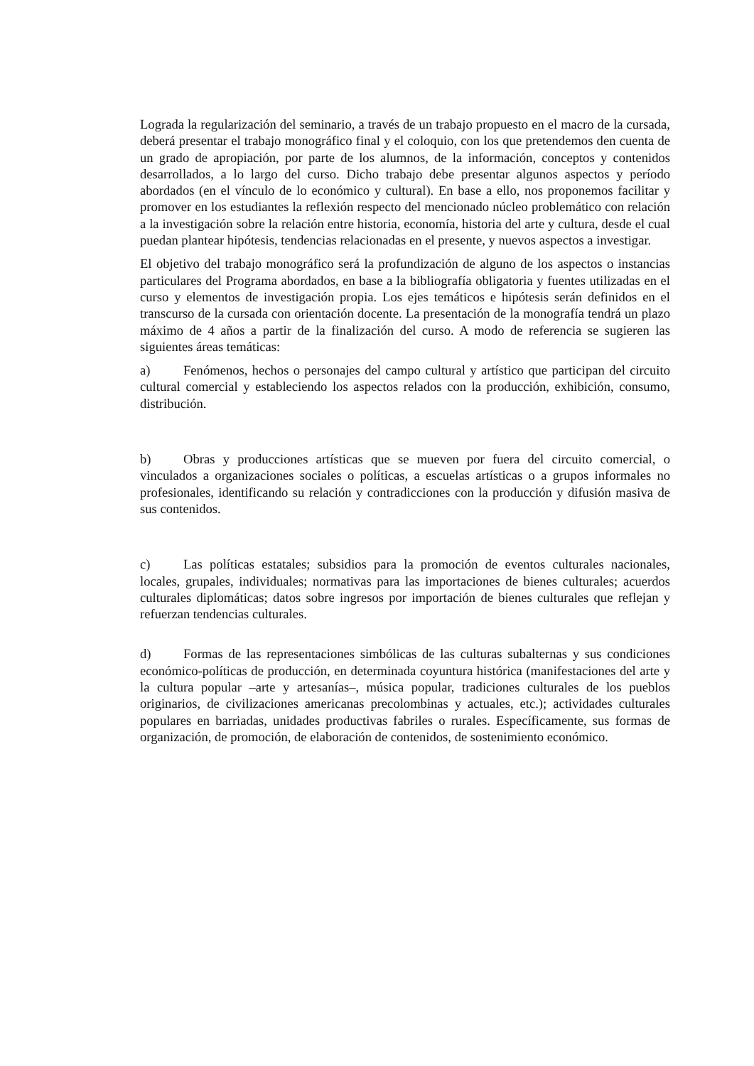Lograda la regularización del seminario, a través de un trabajo propuesto en el macro de la cursada, deberá presentar el trabajo monográfico final y el coloquio, con los que pretendemos den cuenta de un grado de apropiación, por parte de los alumnos, de la información, conceptos y contenidos desarrollados, a lo largo del curso. Dicho trabajo debe presentar algunos aspectos y período abordados (en el vínculo de lo económico y cultural). En base a ello, nos proponemos facilitar y promover en los estudiantes la reflexión respecto del mencionado núcleo problemático con relación a la investigación sobre la relación entre historia, economía, historia del arte y cultura, desde el cual puedan plantear hipótesis, tendencias relacionadas en el presente, y nuevos aspectos a investigar.
El objetivo del trabajo monográfico será la profundización de alguno de los aspectos o instancias particulares del Programa abordados, en base a la bibliografía obligatoria y fuentes utilizadas en el curso y elementos de investigación propia. Los ejes temáticos e hipótesis serán definidos en el transcurso de la cursada con orientación docente. La presentación de la monografía tendrá un plazo máximo de 4 años a partir de la finalización del curso. A modo de referencia se sugieren las siguientes áreas temáticas:
a) Fenómenos, hechos o personajes del campo cultural y artístico que participan del circuito cultural comercial y estableciendo los aspectos relados con la producción, exhibición, consumo, distribución.
b) Obras y producciones artísticas que se mueven por fuera del circuito comercial, o vinculados a organizaciones sociales o políticas, a escuelas artísticas o a grupos informales no profesionales, identificando su relación y contradicciones con la producción y difusión masiva de sus contenidos.
c) Las políticas estatales; subsidios para la promoción de eventos culturales nacionales, locales, grupales, individuales; normativas para las importaciones de bienes culturales; acuerdos culturales diplomáticas; datos sobre ingresos por importación de bienes culturales que reflejan y refuerzan tendencias culturales.
d) Formas de las representaciones simbólicas de las culturas subalternas y sus condiciones económico-políticas de producción, en determinada coyuntura histórica (manifestaciones del arte y la cultura popular –arte y artesanías–, música popular, tradiciones culturales de los pueblos originarios, de civilizaciones americanas precolombinas y actuales, etc.); actividades culturales populares en barriadas, unidades productivas fabriles o rurales. Específicamente, sus formas de organización, de promoción, de elaboración de contenidos, de sostenimiento económico.